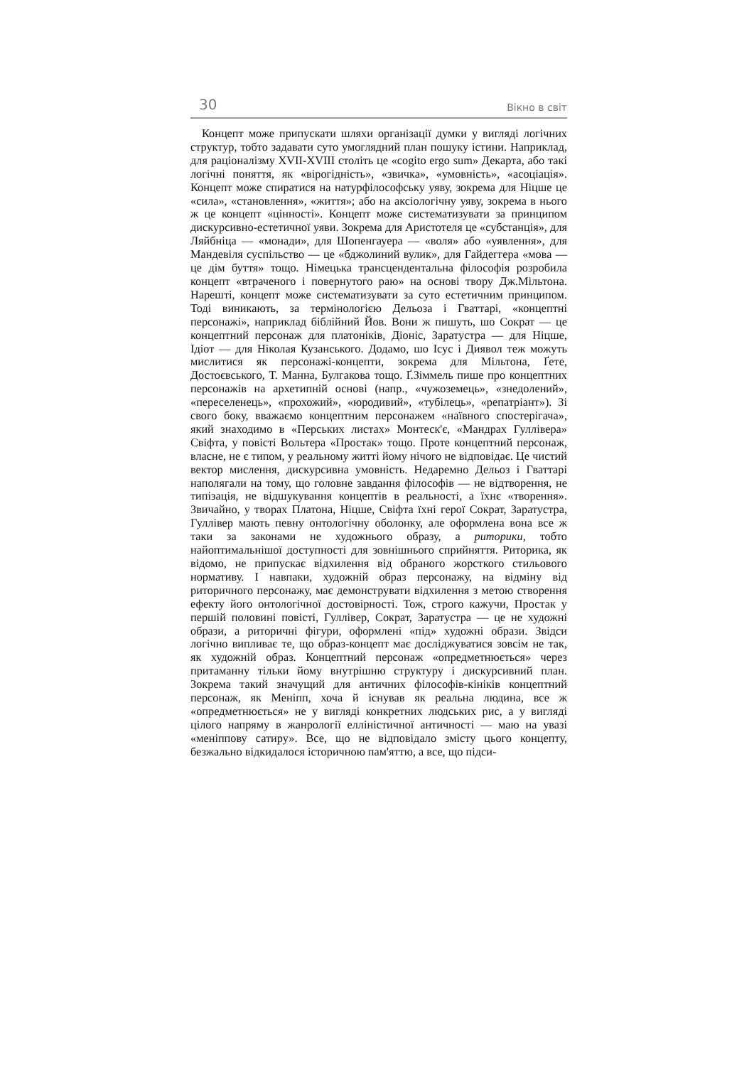30 Вікно в світ
Концепт може припускати шляхи організації думки у вигляді логічних структур, тобто задавати суто умоглядний план пошуку істини. Наприклад, для раціоналізму XVII-XVIII століть це «cogito ergo sum» Декарта, або такі логічні поняття, як «вірогідність», «звичка», «умовність», «асоціація». Концепт може спиратися на натурфілософську уяву, зокрема для Ніцше це «сила», «становлення», «життя»; або на аксіологічну уяву, зокрема в нього ж це концепт «цінності». Концепт може систематизувати за принципом дискурсивно-естетичної уяви. Зокрема для Аристотеля це «субстанція», для Ляйбніца — «монади», для Шопенгауера — «воля» або «уявлення», для Мандевіля суспільство — це «бджолиний вулик», для Гайдеггера «мова — це дім буття» тощо. Німецька трансцендентальна філософія розробила концепт «втраченого і повернутого раю» на основі твору Дж.Мільтона. Нарешті, концепт може систематизувати за суто естетичним принципом. Тоді виникають, за термінологією Дельоза і Гваттарі, «концептні персонажі», наприклад біблійний Йов. Вони ж пишуть, шо Сократ — це концептний персонаж для платоніків, Діоніс, Заратустра — для Ніцше, Ідіот — для Ніколая Кузанського. Додамо, шо Ісус і Диявол теж можуть мислитися як персонажі-концепти, зокрема для Мільтона, Ґете, Достоєвського, Т. Манна, Булгакова тощо. Ґ.Зіммель пише про концептних персонажів на архетипній основі (напр., «чужоземець», «знедолений», «переселенець», «прохожий», «юродивий», «тубілець», «репатріант»). Зі свого боку, вважаємо концептним персонажем «наївного спостерігача», який знаходимо в «Перських листах» Монтеск'є, «Мандрах Гуллівера» Свіфта, у повісті Вольтера «Простак» тощо. Проте концептний персонаж, власне, не є типом, у реальному житті йому нічого не відповідає. Це чистий вектор мислення, дискурсивна умовність. Недаремно Дельоз і Гваттарі наполягали на тому, що головне завдання філософів — не відтворення, не типізація, не відшукування концептів в реальності, а їхнє «творення». Звичайно, у творах Платона, Ніцше, Свіфта їхні герої Сократ, Заратустра, Гуллівер мають певну онтологічну оболонку, але оформлена вона все ж таки за законами не художнього образу, а риторики, тобто найоптимальнішої доступності для зовнішнього сприйняття. Риторика, як відомо, не припускає відхилення від обраного жорсткого стильового нормативу. І навпаки, художній образ персонажу, на відміну від риторичного персонажу, має демонструвати відхилення з метою створення ефекту його онтологічної достовірності. Тож, строго кажучи, Простак у першій половині повісті, Гуллівер, Сократ, Заратустра — це не художні образи, а риторичні фігури, оформлені «під» художні образи. Звідси логічно випливає те, що образ-концепт має досліджуватися зовсім не так, як художній образ. Концептний персонаж «опредметнюється» через притаманну тільки йому внутрішню структуру і дискурсивний план. Зокрема такий значущий для античних філософів-кініків концептний персонаж, як Меніпп, хоча й існував як реальна людина, все ж «опредметнюється» не у вигляді конкретних людських рис, а у вигляді цілого напряму в жанрології елліністичної античності — маю на увазі «меніппову сатиру». Все, що не відповідало змісту цього концепту, безжально відкидалося історичною пам'яттю, а все, що підси-